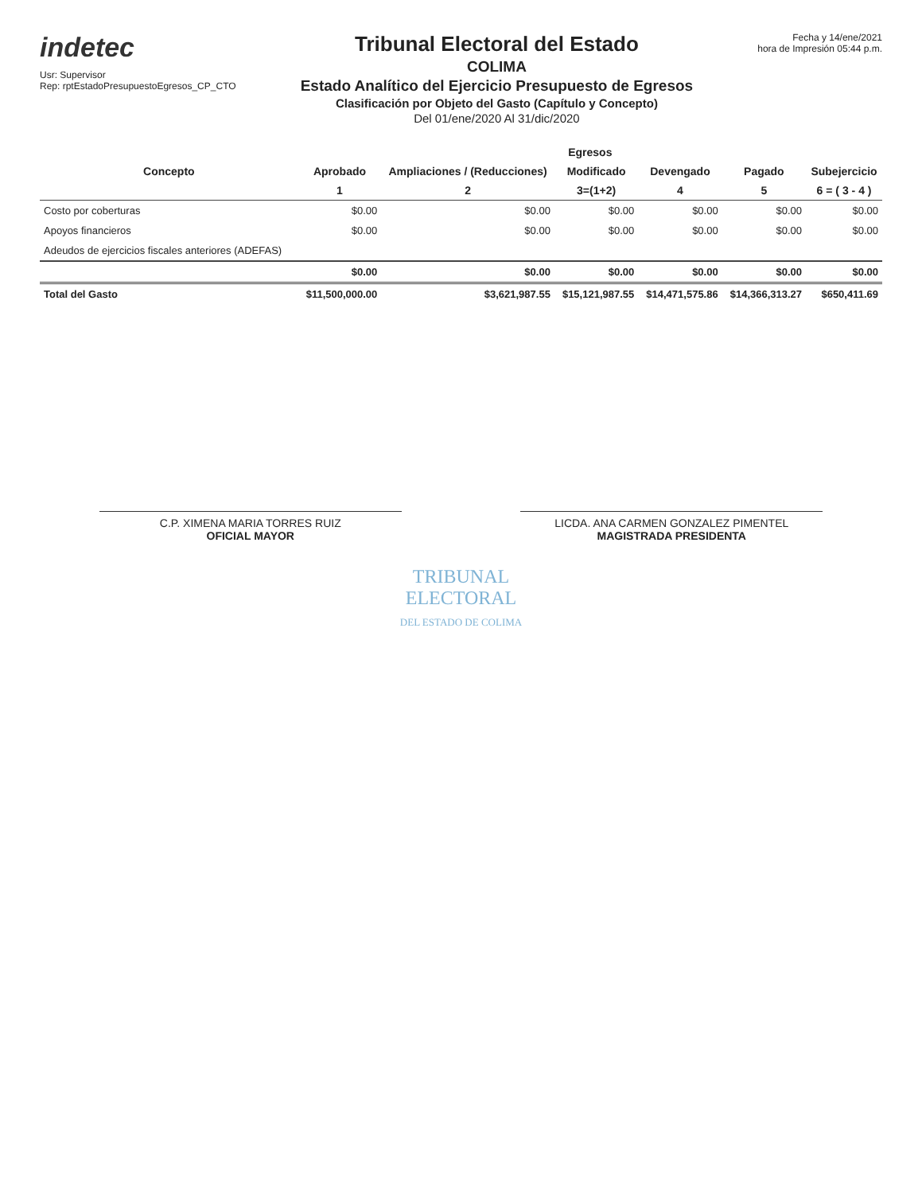indetec
Usr: Supervisor
Rep: rptEstadoPresupuestoEgresos_CP_CTO
Tribunal Electoral del Estado
COLIMA
Estado Analítico del Ejercicio Presupuesto de Egresos
Clasificación por Objeto del Gasto (Capítulo y Concepto)
Del 01/ene/2020 Al 31/dic/2020
Fecha y 14/ene/2021
hora de Impresión 05:44 p.m.
| Concepto | Egresos | | | | | |
| --- | --- | --- | --- | --- | --- | --- |
| | Aprobado | Ampliaciones / (Reducciones) | Modificado | Devengado | Pagado | Subejercicio |
| | 1 | 2 | 3=(1+2) | 4 | 5 | 6 = ( 3 - 4 ) |
| Costo por coberturas | $0.00 | $0.00 | $0.00 | $0.00 | $0.00 | $0.00 |
| Apoyos financieros | $0.00 | $0.00 | $0.00 | $0.00 | $0.00 | $0.00 |
| Adeudos de ejercicios fiscales anteriores (ADEFAS) | | | | | | |
| | $0.00 | $0.00 | $0.00 | $0.00 | $0.00 | $0.00 |
| Total del Gasto | $11,500,000.00 | $3,621,987.55 | $15,121,987.55 | $14,471,575.86 | $14,366,313.27 | $650,411.69 |
C.P. XIMENA MARIA TORRES RUIZ
OFICIAL MAYOR
LICDA. ANA CARMEN GONZALEZ PIMENTEL
MAGISTRADA PRESIDENTA
TRIBUNAL
ELECTORAL
DEL ESTADO DE COLIMA